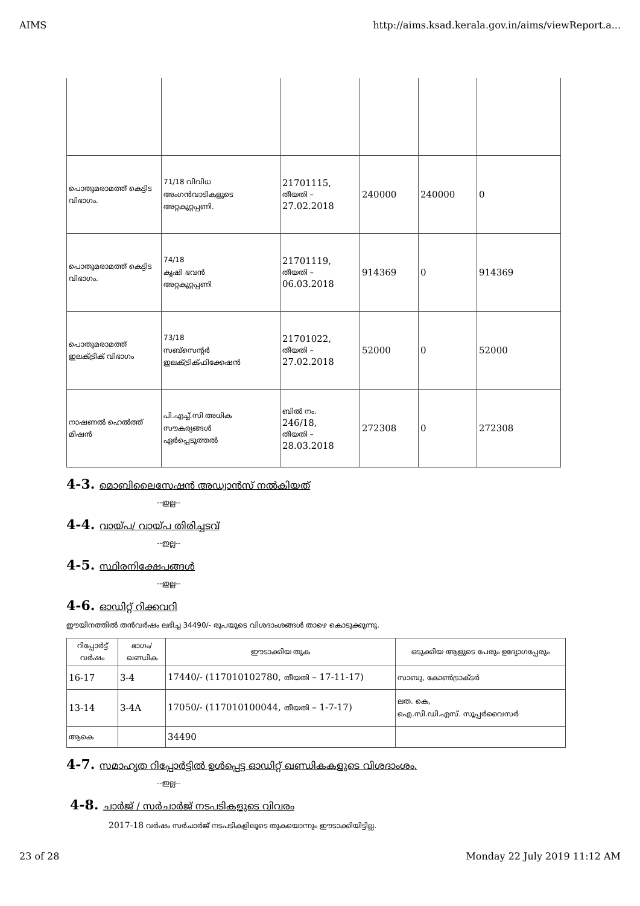AIMS http://aims.ksad.kerala.gov.in/aims/viewReport.a...
| പൊതുമരാമത്ത് കെട്ടിട വിഭാഗം. | 71/18 വിവിധ അംഗൻവാടികളുടെ അറ്റകുറ്റപ്പണി. | 21701115, തീയതി – 27.02.2018 | 240000 | 240000 | 0 |
| പൊതുമരാമത്ത് കെട്ടിട വിഭാഗം. | 74/18 കൃഷി ഭവൻ അറ്റകുറ്റപ്പണി | 21701119, തീയതി – 06.03.2018 | 914369 | 0 | 914369 |
| പൊതുമരാമത്ത് ഇലക്ട്രിക് വിഭാഗം | 73/18 സബ്സെന്റർ ഇലക്ട്രിക്ഫിക്കേഷൻ | 21701022, തീയതി – 27.02.2018 | 52000 | 0 | 52000 |
| നാഷണൽ ഹെൽത്ത് മിഷൻ | പി.എച്ച്.സി അധിക സൗകര്യങ്ങൾ ഏർപ്പെടുത്തൽ | ബിൽ നം. 246/18, തീയതി – 28.03.2018 | 272308 | 0 | 272308 |
4-3. മൊബിലൈസേഷൻ അഡ്വാൻസ് നൽകിയത്
--ഇല്ല--
4-4. വായ്പ/ വായ്പ തിരിച്ചടവ്
--ഇല്ല--
4-5. സ്ഥിരനിക്ഷേപങ്ങൾ
--ഇല്ല--
4-6. ഓഡിറ്റ് റിക്കവറി
ഈയിനത്തിൽ തൻവർഷം ലഭിച്ച 34490/- രൂപയുടെ വിശദാംശങ്ങൾ താഴെ കൊടുക്കുന്നു.
| റിപ്പോർട്ട് വർഷം | ഭാഗം/ ഖണ്ഡിക | ഈടാക്കിയ തുക | ഒടുക്കിയ ആളുടെ പേരും ഉദ്യോഗപ്പേരും |
| --- | --- | --- | --- |
| 16-17 | 3-4 | 17440/- (117010102780, തീയതി – 17-11-17) | സാബു, കോൺട്രാക്ടർ |
| 13-14 | 3-4A | 17050/- (117010100044, തീയതി – 1-7-17) | ലത. കെ, ഐ.സി.ഡി.എസ്. സൂപ്പർവൈസർ |
| ആകെ | | 34490 | |
4-7. സമാഹൃത റിപ്പോർട്ടിൽ ഉൾപ്പെട്ട ഓഡിറ്റ് ഖണ്ഡികകളുടെ വിശദാംശം.
--ഇല്ല--
4-8. ചാർജ് / സർചാർജ് നടപടികളുടെ വിവരം
2017-18 വർഷം സർചാർജ് നടപടികളിലൂടെ തുകയൊന്നും ഈടാക്കിയിട്ടില്ല.
23 of 28 Monday 22 July 2019 11:12 AM